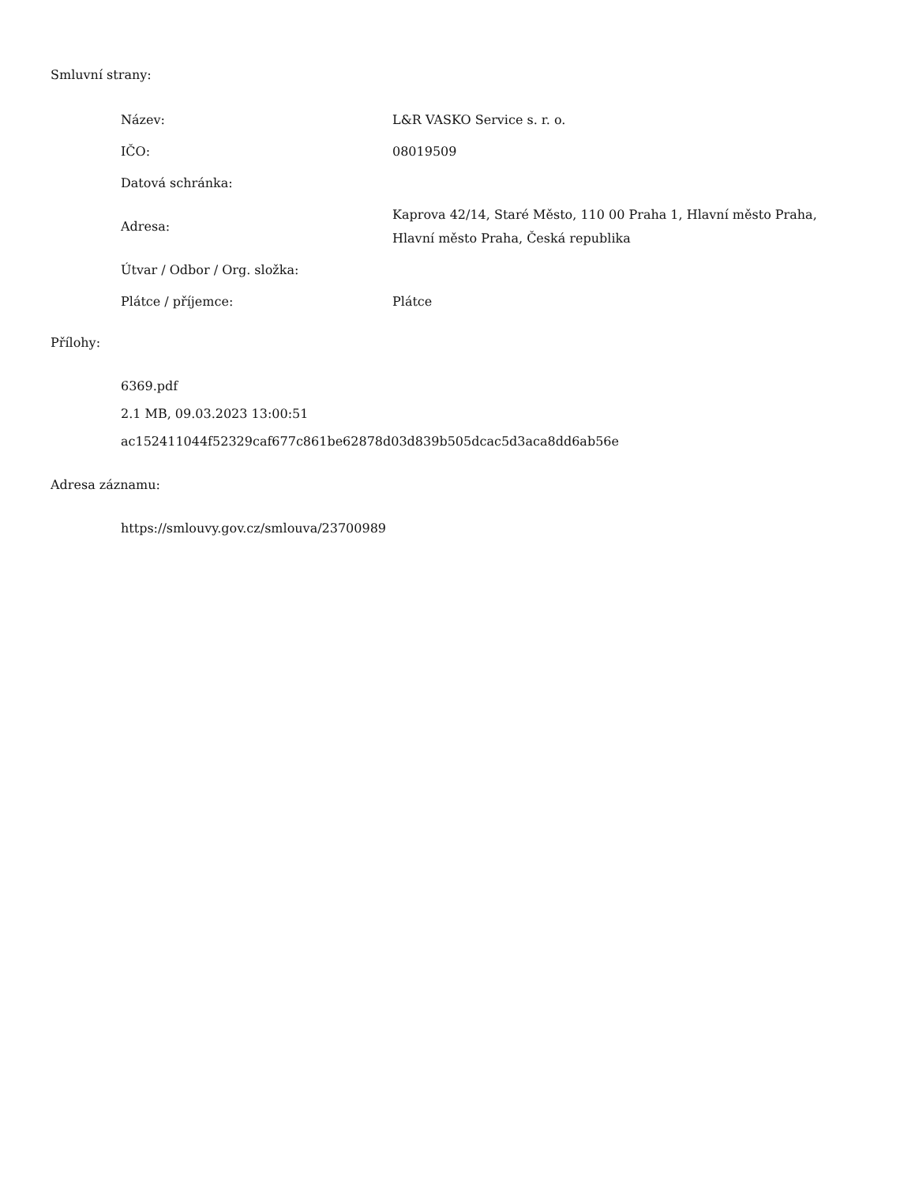Smluvní strany:
| Název: | L&R VASKO Service s. r. o. |
| IČO: | 08019509 |
| Datová schránka: | |
| Adresa: | Kaprova 42/14, Staré Město, 110 00 Praha 1, Hlavní město Praha, Hlavní město Praha, Česká republika |
| Útvar / Odbor / Org. složka: | |
| Plátce / příjemce: | Plátce |
Přílohy:
6369.pdf
2.1 MB, 09.03.2023 13:00:51
ac152411044f52329caf677c861be62878d03d839b505dcac5d3aca8dd6ab56e
Adresa záznamu:
https://smlouvy.gov.cz/smlouva/23700989